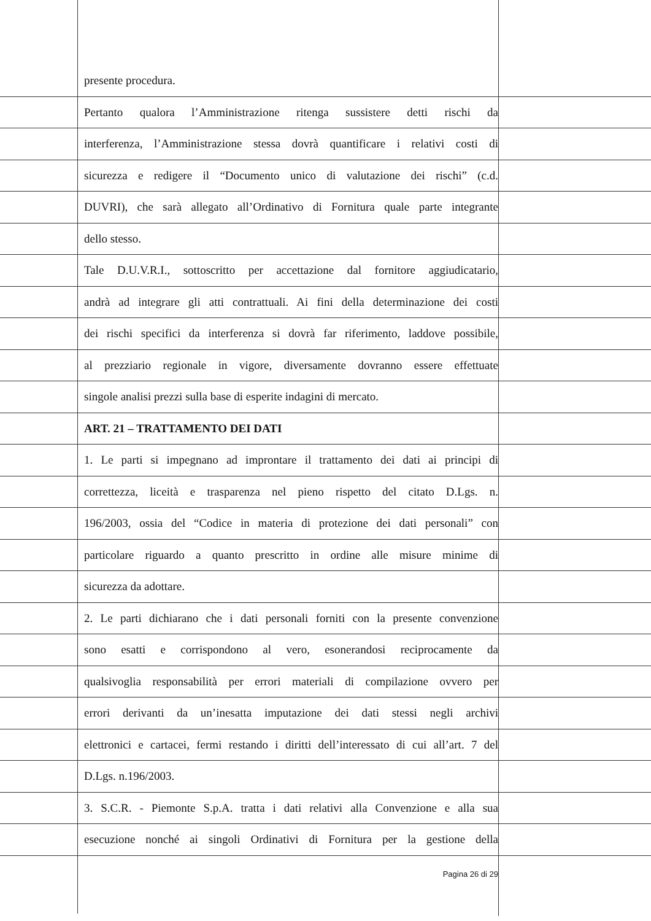presente procedura.
Pertanto qualora l’Amministrazione ritenga sussistere detti rischi da
interferenza, l’Amministrazione stessa dovrà quantificare i relativi costi di
sicurezza e redigere il “Documento unico di valutazione dei rischi” (c.d.
DUVRI), che sarà allegato all’Ordinativo di Fornitura quale parte integrante
dello stesso.
Tale D.U.V.R.I., sottoscritto per accettazione dal fornitore aggiudicatario,
andrà ad integrare gli atti contrattuali. Ai fini della determinazione dei costi
dei rischi specifici da interferenza si dovrà far riferimento, laddove possibile,
al prezziario regionale in vigore, diversamente dovranno essere effettuate
singole analisi prezzi sulla base di esperite indagini di mercato.
ART. 21 – TRATTAMENTO DEI DATI
1. Le parti si impegnano ad improntare il trattamento dei dati ai principi di
correttezza, liceità e trasparenza nel pieno rispetto del citato D.Lgs. n.
196/2003, ossia del “Codice in materia di protezione dei dati personali” con
particolare riguardo a quanto prescritto in ordine alle misure minime di
sicurezza da adottare.
2. Le parti dichiarano che i dati personali forniti con la presente convenzione
sono esatti e corrispondono al vero, esonerandosi reciprocamente da
qualsivoglia responsabilità per errori materiali di compilazione ovvero per
errori derivanti da un’inesatta imputazione dei dati stessi negli archivi
elettronici e cartacei, fermi restando i diritti dell’interessato di cui all’art. 7 del
D.Lgs. n.196/2003.
3. S.C.R. - Piemonte S.p.A. tratta i dati relativi alla Convenzione e alla sua
esecuzione nonché ai singoli Ordinativi di Fornitura per la gestione della
Pagina 26 di 29